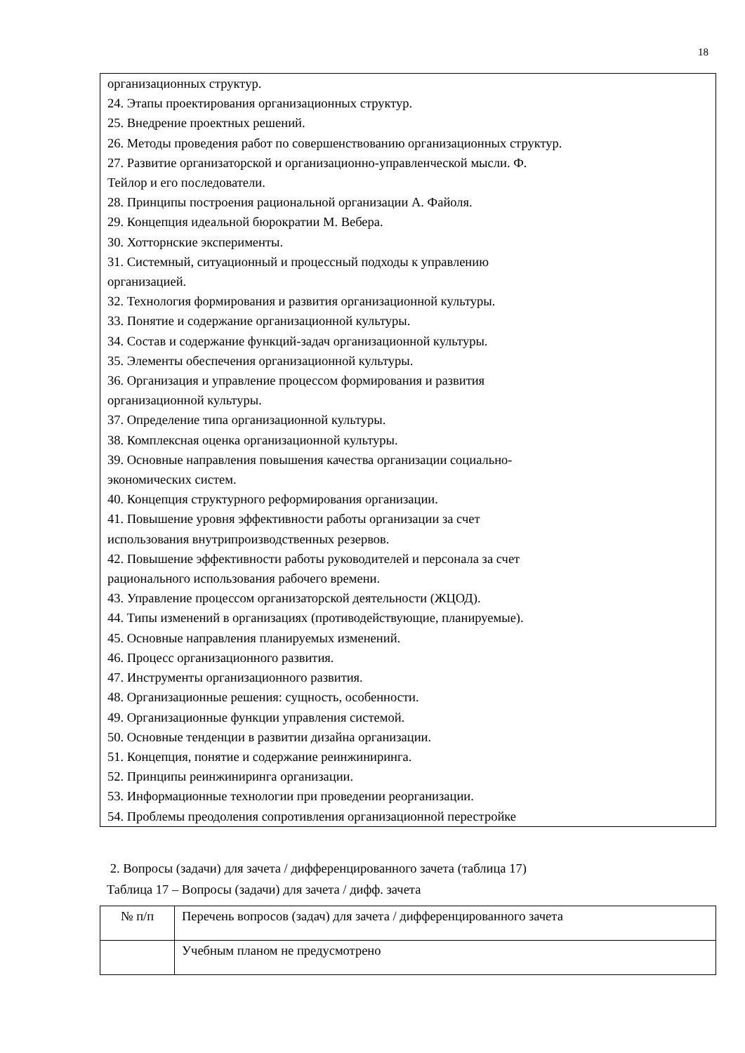18
организационных структур.
24. Этапы проектирования организационных структур.
25. Внедрение проектных решений.
26. Методы проведения работ по совершенствованию организационных структур.
27. Развитие организаторской и организационно-управленческой мысли. Ф.
Тейлор и его последователи.
28. Принципы построения рациональной организации А. Файоля.
29. Концепция идеальной бюрократии М. Вебера.
30. Хотторнские эксперименты.
31. Системный, ситуационный и процессный подходы к управлению
организацией.
32. Технология формирования и развития организационной культуры.
33. Понятие и содержание организационной культуры.
34. Состав и содержание функций-задач организационной культуры.
35. Элементы обеспечения организационной культуры.
36. Организация и управление процессом формирования и развития
организационной культуры.
37. Определение типа организационной культуры.
38. Комплексная оценка организационной культуры.
39. Основные направления повышения качества организации социально-
экономических систем.
40. Концепция структурного реформирования организации.
41. Повышение уровня эффективности работы организации за счет
использования внутрипроизводственных резервов.
42. Повышение эффективности работы руководителей и персонала за счет
рационального использования рабочего времени.
43. Управление процессом организаторской деятельности (ЖЦОД).
44. Типы изменений в организациях (противодействующие, планируемые).
45. Основные направления планируемых изменений.
46. Процесс организационного развития.
47. Инструменты организационного развития.
48. Организационные решения: сущность, особенности.
49. Организационные функции управления системой.
50. Основные тенденции в развитии дизайна организации.
51. Концепция, понятие и содержание реинжиниринга.
52. Принципы реинжиниринга организации.
53. Информационные технологии при проведении реорганизации.
54. Проблемы преодоления сопротивления организационной перестройке
2. Вопросы (задачи) для зачета / дифференцированного зачета (таблица 17)
Таблица 17 – Вопросы (задачи) для зачета / дифф. зачета
| № п/п | Перечень вопросов (задач) для зачета / дифференцированного зачета |
| --- | --- |
| | Учебным планом не предусмотрено |